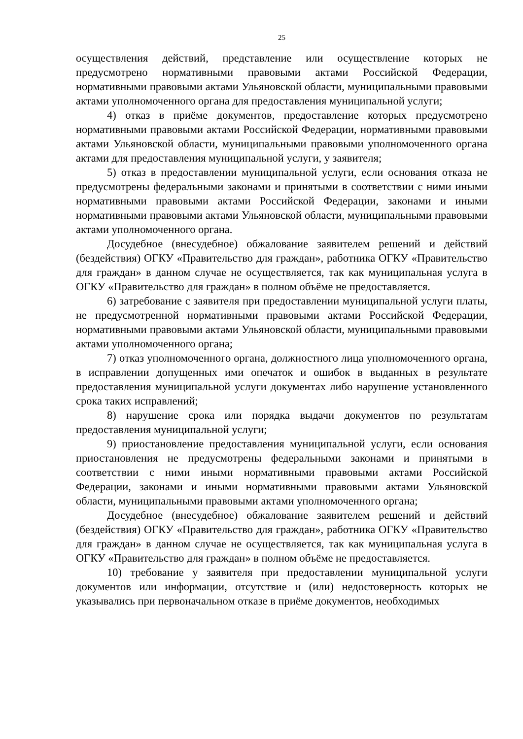25
осуществления действий, представление или осуществление которых не предусмотрено нормативными правовыми актами Российской Федерации, нормативными правовыми актами Ульяновской области, муниципальными правовыми актами уполномоченного органа для предоставления муниципальной услуги;
4) отказ в приёме документов, предоставление которых предусмотрено нормативными правовыми актами Российской Федерации, нормативными правовыми актами Ульяновской области, муниципальными правовыми уполномоченного органа актами для предоставления муниципальной услуги, у заявителя;
5) отказ в предоставлении муниципальной услуги, если основания отказа не предусмотрены федеральными законами и принятыми в соответствии с ними иными нормативными правовыми актами Российской Федерации, законами и иными нормативными правовыми актами Ульяновской области, муниципальными правовыми актами уполномоченного органа.
Досудебное (внесудебное) обжалование заявителем решений и действий (бездействия) ОГКУ «Правительство для граждан», работника ОГКУ «Правительство для граждан» в данном случае не осуществляется, так как муниципальная услуга в ОГКУ «Правительство для граждан» в полном объёме не предоставляется.
6) затребование с заявителя при предоставлении муниципальной услуги платы, не предусмотренной нормативными правовыми актами Российской Федерации, нормативными правовыми актами Ульяновской области, муниципальными правовыми актами уполномоченного органа;
7) отказ уполномоченного органа, должностного лица уполномоченного органа, в исправлении допущенных ими опечаток и ошибок в выданных в результате предоставления муниципальной услуги документах либо нарушение установленного срока таких исправлений;
8) нарушение срока или порядка выдачи документов по результатам предоставления муниципальной услуги;
9) приостановление предоставления муниципальной услуги, если основания приостановления не предусмотрены федеральными законами и принятыми в соответствии с ними иными нормативными правовыми актами Российской Федерации, законами и иными нормативными правовыми актами Ульяновской области, муниципальными правовыми актами уполномоченного органа;
Досудебное (внесудебное) обжалование заявителем решений и действий (бездействия) ОГКУ «Правительство для граждан», работника ОГКУ «Правительство для граждан» в данном случае не осуществляется, так как муниципальная услуга в ОГКУ «Правительство для граждан» в полном объёме не предоставляется.
10) требование у заявителя при предоставлении муниципальной услуги документов или информации, отсутствие и (или) недостоверность которых не указывались при первоначальном отказе в приёме документов, необходимых